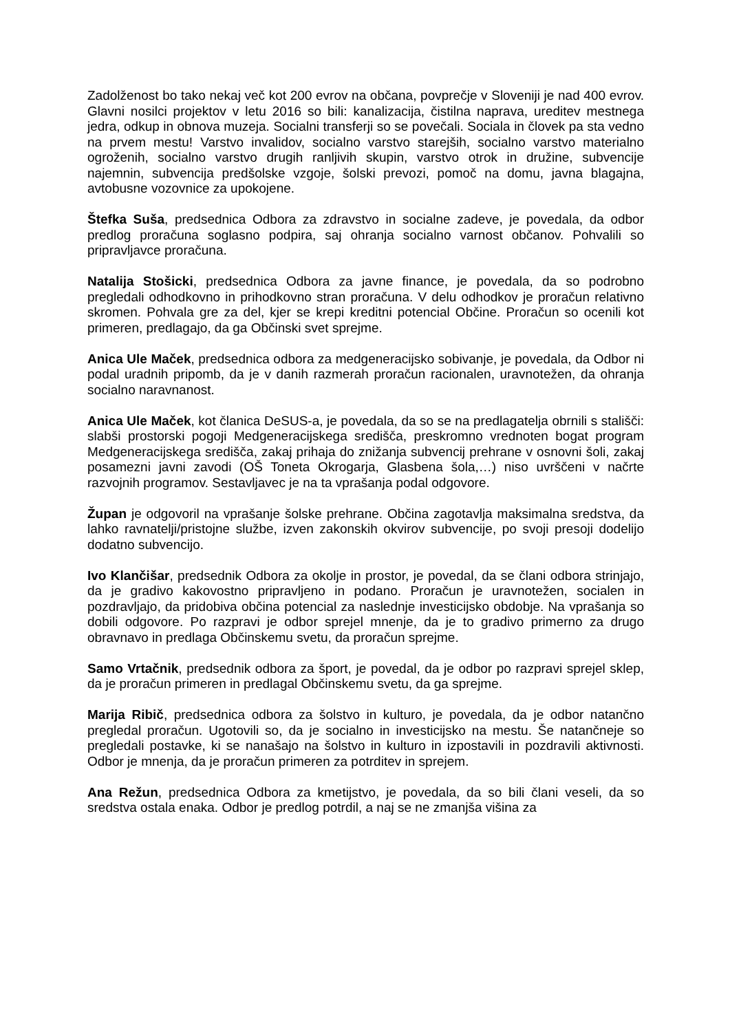Zadolženost bo tako nekaj več kot 200 evrov na občana, povprečje v Sloveniji je nad 400 evrov. Glavni nosilci projektov v letu 2016 so bili: kanalizacija, čistilna naprava, ureditev mestnega jedra, odkup in obnova muzeja. Socialni transferji so se povečali. Sociala in človek pa sta vedno na prvem mestu! Varstvo invalidov, socialno varstvo starejših, socialno varstvo materialno ogroženih, socialno varstvo drugih ranljivih skupin, varstvo otrok in družine, subvencije najemnin, subvencija predšolske vzgoje, šolski prevozi, pomoč na domu, javna blagajna, avtobusne vozovnice za upokojene.
Štefka Suša, predsednica Odbora za zdravstvo in socialne zadeve, je povedala, da odbor predlog proračuna soglasno podpira, saj ohranja socialno varnost občanov. Pohvalili so pripravljavce proračuna.
Natalija Stošicki, predsednica Odbora za javne finance, je povedala, da so podrobno pregledali odhodkovno in prihodkovno stran proračuna. V delu odhodkov je proračun relativno skromen. Pohvala gre za del, kjer se krepi kreditni potencial Občine. Proračun so ocenili kot primeren, predlagajo, da ga Občinski svet sprejme.
Anica Ule Maček, predsednica odbora za medgeneracijsko sobivanje, je povedala, da Odbor ni podal uradnih pripomb, da je v danih razmerah proračun racionalen, uravnotežen, da ohranja socialno naravnanost.
Anica Ule Maček, kot članica DeSUS-a, je povedala, da so se na predlagatelja obrnili s stališči: slabši prostorski pogoji Medgeneracijskega središča, preskromno vrednoten bogat program Medgeneracijskega središča, zakaj prihaja do znižanja subvencij prehrane v osnovni šoli, zakaj posamezni javni zavodi (OŠ Toneta Okrogarja, Glasbena šola,…) niso uvrščeni v načrte razvojnih programov. Sestavljavec je na ta vprašanja podal odgovore.
Župan je odgovoril na vprašanje šolske prehrane. Občina zagotavlja maksimalna sredstva, da lahko ravnatelji/pristojne službe, izven zakonskih okvirov subvencije, po svoji presoji dodelijo dodatno subvencijo.
Ivo Klančišar, predsednik Odbora za okolje in prostor, je povedal, da se člani odbora strinjajo, da je gradivo kakovostno pripravljeno in podano. Proračun je uravnotežen, socialen in pozdravljajo, da pridobiva občina potencial za naslednje investicijsko obdobje. Na vprašanja so dobili odgovore. Po razpravi je odbor sprejel mnenje, da je to gradivo primerno za drugo obravnavo in predlaga Občinskemu svetu, da proračun sprejme.
Samo Vrtačnik, predsednik odbora za šport, je povedal, da je odbor po razpravi sprejel sklep, da je proračun primeren in predlagal Občinskemu svetu, da ga sprejme.
Marija Ribič, predsednica odbora za šolstvo in kulturo, je povedala, da je odbor natančno pregledal proračun. Ugotovili so, da je socialno in investicijsko na mestu. Še natančneje so pregledali postavke, ki se nanašajo na šolstvo in kulturo in izpostavili in pozdravili aktivnosti. Odbor je mnenja, da je proračun primeren za potrditev in sprejem.
Ana Režun, predsednica Odbora za kmetijstvo, je povedala, da so bili člani veseli, da so sredstva ostala enaka. Odbor je predlog potrdil, a naj se ne zmanjša višina za